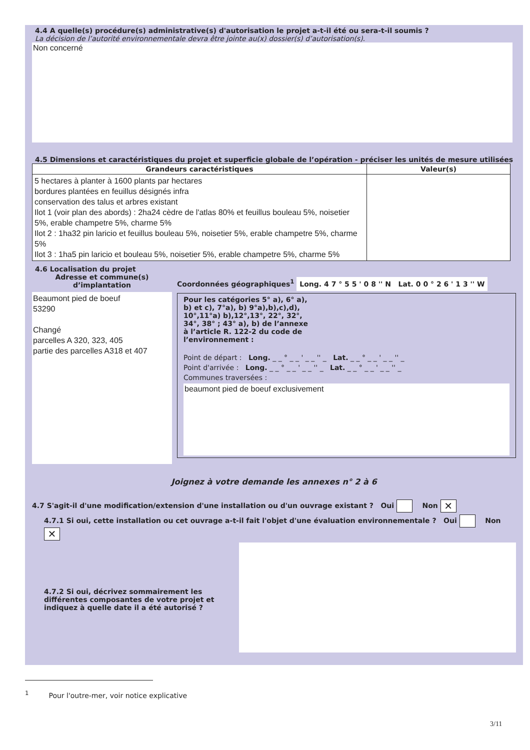4.4 A quelle(s) procédure(s) administrative(s) d'autorisation le projet a-t-il été ou sera-t-il soumis ?
La décision de l’autorité environnementale devra être jointe au(x) dossier(s) d’autorisation(s).
Non concerné
4.5 Dimensions et caractéristiques du projet et superficie globale de l’opération - préciser les unités de mesure utilisées
| Grandeurs caractéristiques | Valeur(s) |
| --- | --- |
| 5 hectares à planter à 1600 plants par hectares bordures plantées en feuillus désignés infra conservation des talus et arbres existant Ilot 1 (voir plan des abords) : 2ha24 cèdre de l'atlas 80% et feuillus bouleau 5%, noisetier 5%, erable champetre 5%, charme 5% Ilot 2 : 1ha32 pin laricio et feuillus bouleau 5%, noisetier 5%, erable champetre 5%, charme 5% Ilot 3 : 1ha5 pin laricio et bouleau 5%, noisetier 5%, erable champetre 5%, charme 5% | |
4.6 Localisation du projet
Adresse et commune(s) d’implantation
Beaumont pied de boeuf
53290
Changé
parcelles A 320, 323, 405
partie des parcelles A318 et 407
Coordonnées géographiques<sup>1</sup> Long. 4 7 ° 5 5 ' 0 8 '' N Lat. 0 0 ° 2 6 ' 1 3 '' W
Pour les catégories 5° a), 6° a), b) et c), 7°a), b) 9°a),b),c),d), 10°,11°a) b),12°,13°, 22°, 32°, 34°, 38° ; 43° a), b) de l’annexe à l’article R. 122-2 du code de l’environnement :
Point de départ : Long. _ _ ° _ _ ' _ _ '' _ Lat. _ _ ° _ _ ' _ _ '' _
Point d'arrivée : Long. _ _ ° _ _ ' _ _ '' _ Lat. _ _ ° _ _ ' _ _ '' _
Communes traversées :
beaumont pied de boeuf exclusivement
Joignez à votre demande les annexes n° 2 à 6
4.7 S'agit-il d'une modification/extension d'une installation ou d'un ouvrage existant ? Oui Non ✕
4.7.1 Si oui, cette installation ou cet ouvrage a-t-il fait l'objet d'une évaluation environnementale ? Oui Non ✕
4.7.2 Si oui, décrivez sommairement les différentes composantes de votre projet et indiquez à quelle date il a été autorisé ?
<sup>1</sup> Pour l'outre-mer, voir notice explicative
3/11